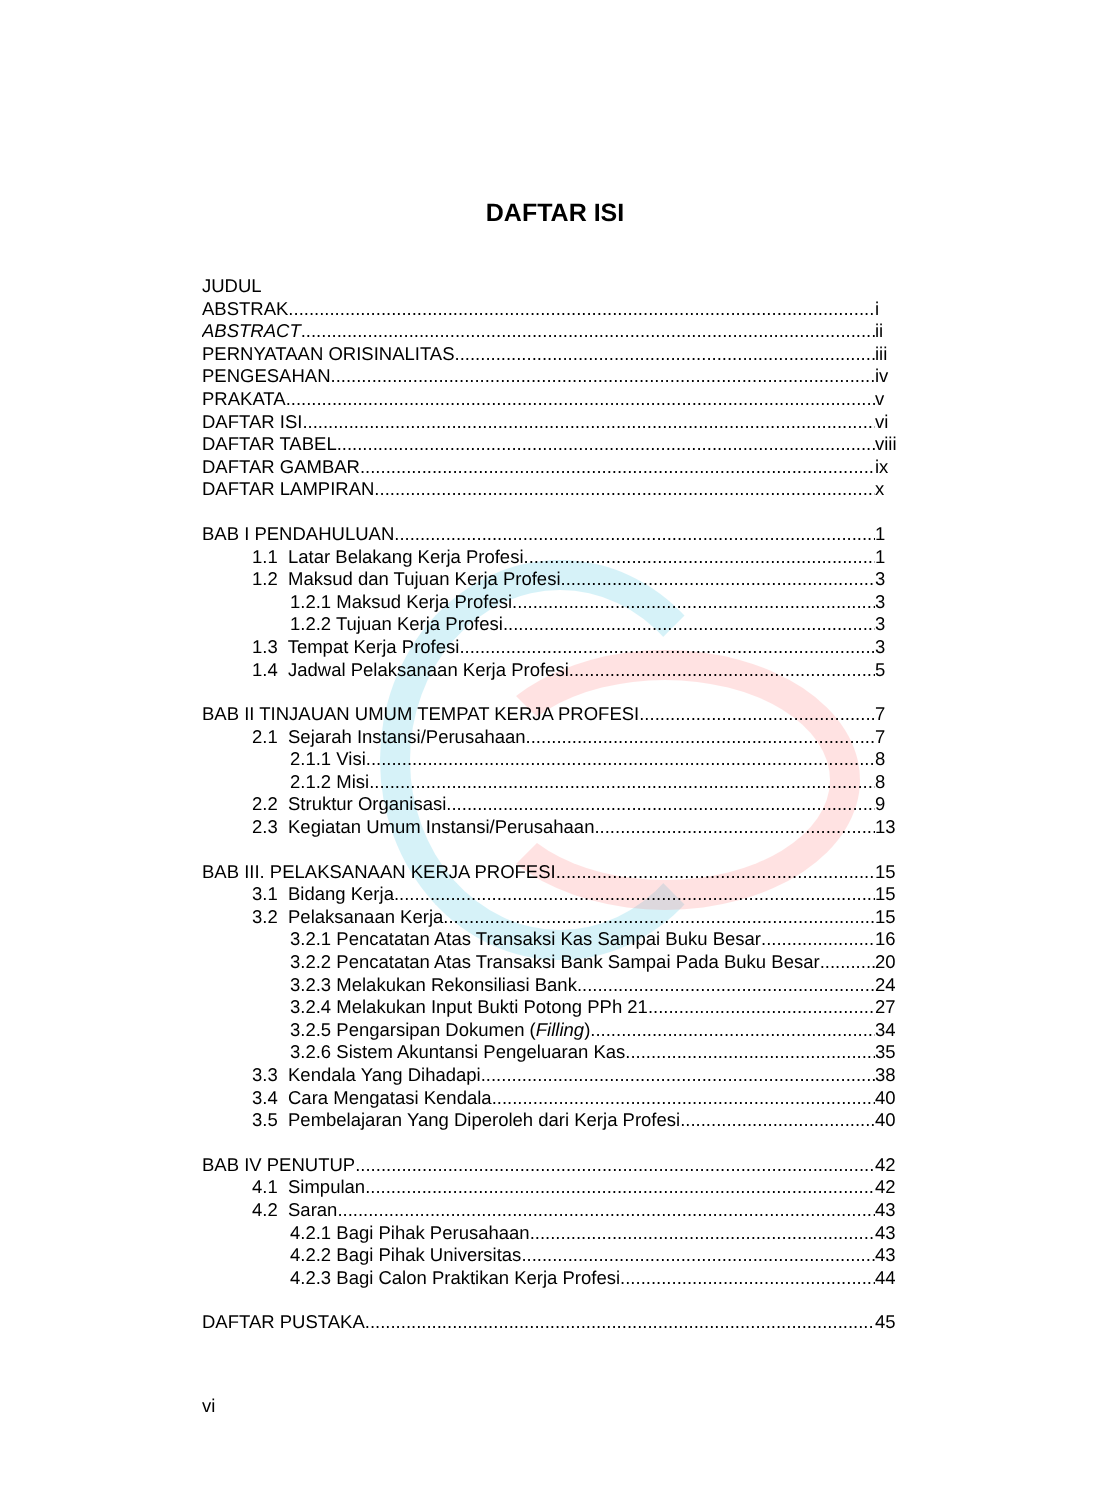DAFTAR ISI
JUDUL
ABSTRAK i
ABSTRACT ii
PERNYATAAN ORISINALITAS iii
PENGESAHAN iv
PRAKATA v
DAFTAR ISI vi
DAFTAR TABEL viii
DAFTAR GAMBAR ix
DAFTAR LAMPIRAN x
BAB I PENDAHULUAN 1
1.1 Latar Belakang Kerja Profesi 1
1.2 Maksud dan Tujuan Kerja Profesi 3
1.2.1 Maksud Kerja Profesi 3
1.2.2 Tujuan Kerja Profesi 3
1.3 Tempat Kerja Profesi 3
1.4 Jadwal Pelaksanaan Kerja Profesi 5
BAB II TINJAUAN UMUM TEMPAT KERJA PROFESI 7
2.1 Sejarah Instansi/Perusahaan 7
2.1.1 Visi 8
2.1.2 Misi 8
2.2 Struktur Organisasi 9
2.3 Kegiatan Umum Instansi/Perusahaan 13
BAB III. PELAKSANAAN KERJA PROFESI 15
3.1 Bidang Kerja 15
3.2 Pelaksanaan Kerja 15
3.2.1 Pencatatan Atas Transaksi Kas Sampai Buku Besar 16
3.2.2 Pencatatan Atas Transaksi Bank Sampai Pada Buku Besar 20
3.2.3 Melakukan Rekonsiliasi Bank 24
3.2.4 Melakukan Input Bukti Potong PPh 21 27
3.2.5 Pengarsipan Dokumen (Filling) 34
3.2.6 Sistem Akuntansi Pengeluaran Kas 35
3.3 Kendala Yang Dihadapi 38
3.4 Cara Mengatasi Kendala 40
3.5 Pembelajaran Yang Diperoleh dari Kerja Profesi 40
BAB IV PENUTUP 42
4.1 Simpulan 42
4.2 Saran 43
4.2.1 Bagi Pihak Perusahaan 43
4.2.2 Bagi Pihak Universitas 43
4.2.3 Bagi Calon Praktikan Kerja Profesi 44
DAFTAR PUSTAKA 45
vi